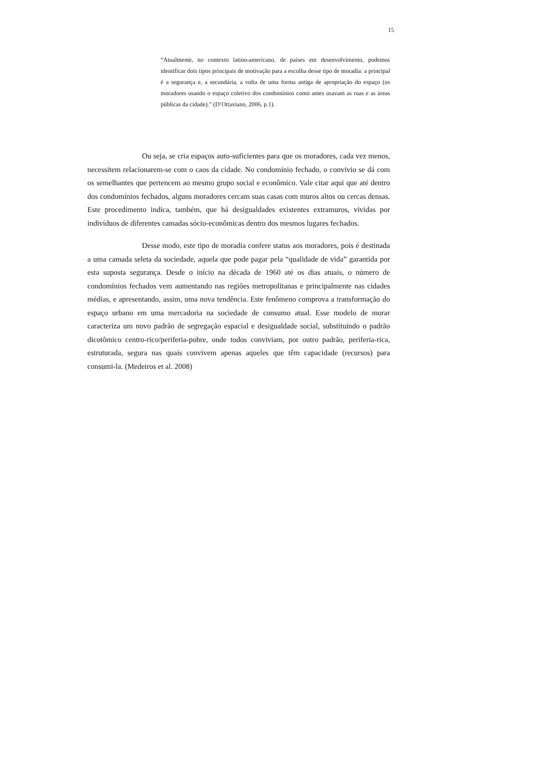15
“Atualmente, no contexto latino-americano, de países em desenvolvimento, podemos identificar dois tipos principais de motivação para a escolha desse tipo de moradia: a principal é a segurança e, a secundária, a volta de uma forma antiga de apropriação do espaço (os moradores usando o espaço coletivo dos condomínios como antes usavam as ruas e as áreas públicas da cidade).” (D’Ottaviano, 2006, p.1).
Ou seja, se cria espaços auto-suficientes para que os moradores, cada vez menos, necessitem relacionarem-se com o caos da cidade. No condomínio fechado, o convívio se dá com os semelhantes que pertencem ao mesmo grupo social e econômico. Vale citar aqui que até dentro dos condomínios fechados, alguns moradores cercam suas casas com muros altos ou cercas densas. Este procedimento indica, também, que há desigualdades existentes extramuros, vividas por indivíduos de diferentes camadas sócio-econômicas dentro dos mesmos lugares fechados.
Desse modo, este tipo de moradia confere status aos moradores, pois é destinada a uma camada seleta da sociedade, aquela que pode pagar pela “qualidade de vida” garantida por esta suposta segurança. Desde o início na década de 1960 até os dias atuais, o número de condomínios fechados vem aumentando nas regiões metropolitanas e principalmente nas cidades médias, e apresentando, assim, uma nova tendência. Este fenômeno comprova a transformação do espaço urbano em uma mercadoria na sociedade de consumo atual. Esse modelo de morar caracteriza um novo padrão de segregação espacial e desigualdade social, substituindo o padrão dicotômico centro-rico/periferia-pobre, onde todos conviviam, por outro padrão, periferia-rica, estruturada, segura nas quais convivem apenas aqueles que têm capacidade (recursos) para consumi-la. (Medeiros et al. 2008)